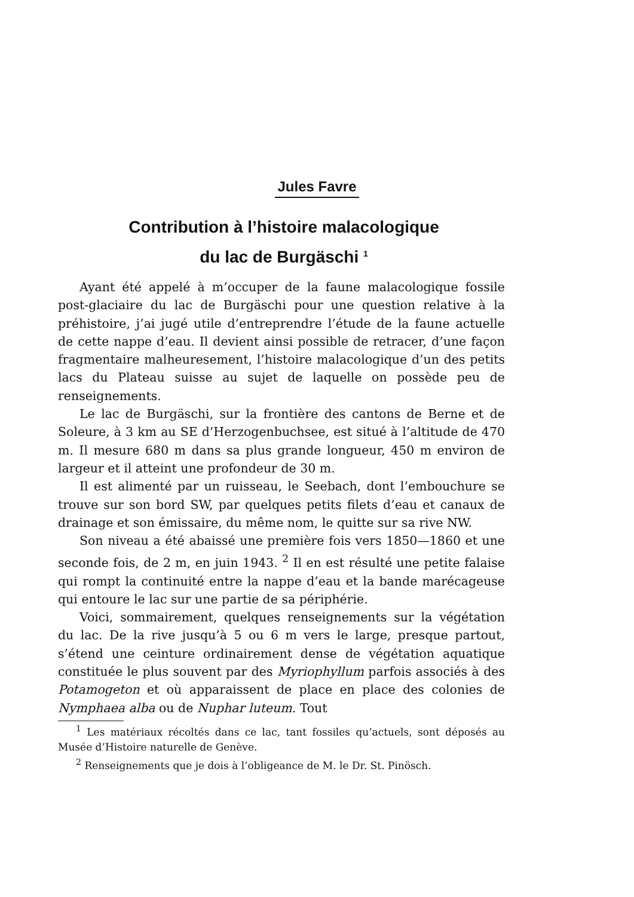Jules Favre
Contribution à l’histoire malacologique
du lac de Burgäschi <sup>1</sup>
Ayant été appelé à m’occuper de la faune malacologique fossile post-glaciaire du lac de Burgäschi pour une question relative à la préhistoire, j’ai jugé utile d’entreprendre l’étude de la faune actuelle de cette nappe d’eau. Il devient ainsi possible de retracer, d’une façon fragmentaire malheuresement, l’histoire malacologique d’un des petits lacs du Plateau suisse au sujet de laquelle on possède peu de renseignements.
Le lac de Burgäschi, sur la frontière des cantons de Berne et de Soleure, à 3 km au SE d’Herzogenbuchsee, est situé à l’altitude de 470 m. Il mesure 680 m dans sa plus grande longueur, 450 m environ de largeur et il atteint une profondeur de 30 m.
Il est alimenté par un ruisseau, le Seebach, dont l’embouchure se trouve sur son bord SW, par quelques petits filets d’eau et canaux de drainage et son émissaire, du même nom, le quitte sur sa rive NW.
Son niveau a été abaissé une première fois vers 1850—1860 et une seconde fois, de 2 m, en juin 1943. <sup>2</sup> Il en est résulté une petite falaise qui rompt la continuité entre la nappe d’eau et la bande marécageuse qui entoure le lac sur une partie de sa périphérie.
Voici, sommairement, quelques renseignements sur la végétation du lac. De la rive jusqu’à 5 ou 6 m vers le large, presque partout, s’étend une ceinture ordinairement dense de végétation aquatique constituée le plus souvent par des Myriophyllum parfois associés à des Potamogeton et où apparaissent de place en place des colonies de Nymphaea alba ou de Nuphar luteum. Tout
<sup>1</sup> Les matériaux récoltés dans ce lac, tant fossiles qu’actuels, sont déposés au Musée d’Histoire naturelle de Genève.
<sup>2</sup> Renseignements que je dois à l’obligeance de M. le Dr. St. Pinösch.